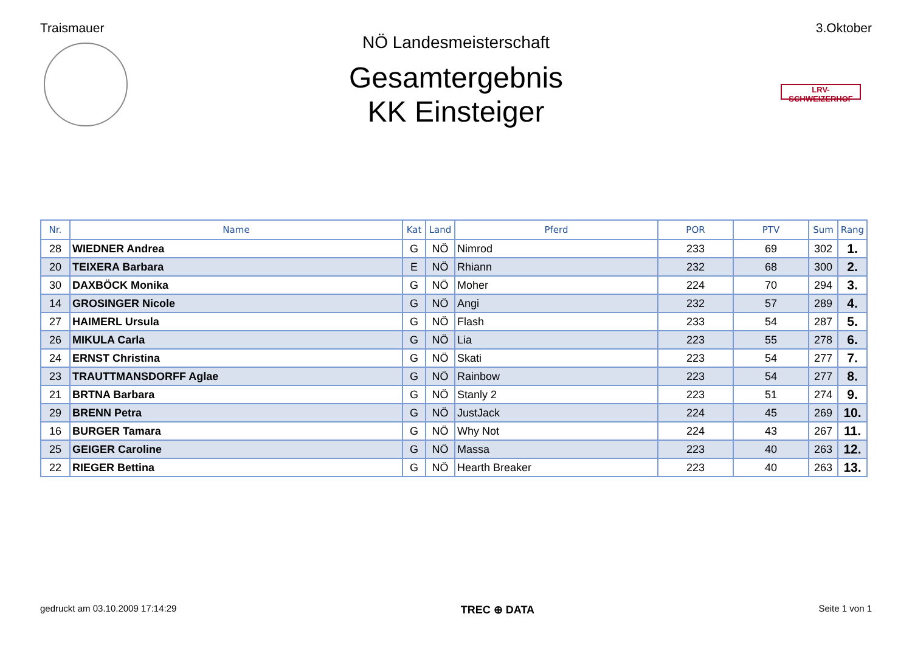Traismauer 3.Oktober
LRV-SCHWEIZERHOF
NÖ Landesmeisterschaft
Gesamtergebnis
KK Einsteiger
| Nr. | Name | Kat | Land | Pferd | POR | PTV | Sum | Rang |
| --- | --- | --- | --- | --- | --- | --- | --- | --- |
| 28 | WIEDNER Andrea | G | NÖ | Nimrod | 233 | 69 | 302 | 1. |
| 20 | TEIXERA Barbara | E | NÖ | Rhiann | 232 | 68 | 300 | 2. |
| 30 | DAXBÖCK Monika | G | NÖ | Moher | 224 | 70 | 294 | 3. |
| 14 | GROSINGER Nicole | G | NÖ | Angi | 232 | 57 | 289 | 4. |
| 27 | HAIMERL Ursula | G | NÖ | Flash | 233 | 54 | 287 | 5. |
| 26 | MIKULA Carla | G | NÖ | Lia | 223 | 55 | 278 | 6. |
| 24 | ERNST Christina | G | NÖ | Skati | 223 | 54 | 277 | 7. |
| 23 | TRAUTTMANSDORFF Aglae | G | NÖ | Rainbow | 223 | 54 | 277 | 8. |
| 21 | BRTNA Barbara | G | NÖ | Stanly 2 | 223 | 51 | 274 | 9. |
| 29 | BRENN Petra | G | NÖ | JustJack | 224 | 45 | 269 | 10. |
| 16 | BURGER Tamara | G | NÖ | Why Not | 224 | 43 | 267 | 11. |
| 25 | GEIGER Caroline | G | NÖ | Massa | 223 | 40 | 263 | 12. |
| 22 | RIEGER Bettina | G | NÖ | Hearth Breaker | 223 | 40 | 263 | 13. |
gedruckt am 03.10.2009 17:14:29 TREC ⊕ DATA Seite 1 von 1